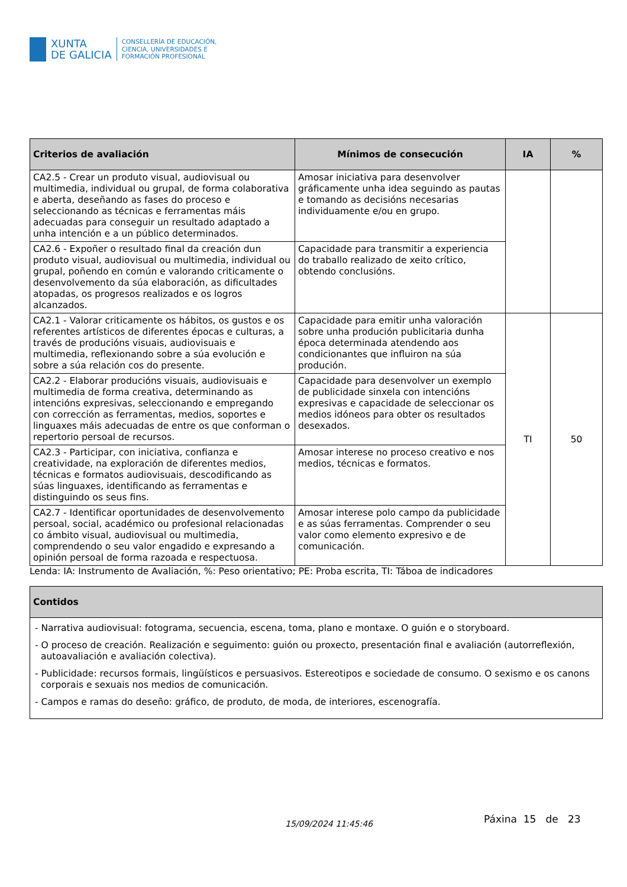XUNTA
DE GALICIA
CONSELLERÍA DE EDUCACIÓN,
CIENCIA, UNIVERSIDADES E
FORMACIÓN PROFESIONAL
| Criterios de avaliación | Mínimos de consecución | IA | % |
| --- | --- | --- | --- |
| CA2.5 - Crear un produto visual, audiovisual ou multimedia, individual ou grupal, de forma colaborativa e aberta, deseñando as fases do proceso e seleccionando as técnicas e ferramentas máis adecuadas para conseguir un resultado adaptado a unha intención e a un público determinados. | Amosar iniciativa para desenvolver gráficamente unha idea seguindo as pautas e tomando as decisións necesarias individuamente e/ou en grupo. | | |
| CA2.6 - Expoñer o resultado final da creación dun produto visual, audiovisual ou multimedia, individual ou grupal, poñendo en común e valorando criticamente o desenvolvemento da súa elaboración, as dificultades atopadas, os progresos realizados e os logros alcanzados. | Capacidade para transmitir a experiencia do traballo realizado de xeito crítico, obtendo conclusións. | | |
| CA2.1 - Valorar criticamente os hábitos, os gustos e os referentes artísticos de diferentes épocas e culturas, a través de producións visuais, audiovisuais e multimedia, reflexionando sobre a súa evolución e sobre a súa relación cos do presente. | Capacidade para emitir unha valoración sobre unha produción publicitaria dunha época determinada atendendo aos condicionantes que influiron na súa produción. | TI | 50 |
| CA2.2 - Elaborar producións visuais, audiovisuais e multimedia de forma creativa, determinando as intencións expresivas, seleccionando e empregando con corrección as ferramentas, medios, soportes e linguaxes máis adecuadas de entre os que conforman o repertorio persoal de recursos. | Capacidade para desenvolver un exemplo de publicidade sinxela con intencións expresivas e capacidade de seleccionar os medios idóneos para obter os resultados desexados. | | |
| CA2.3 - Participar, con iniciativa, confianza e creatividade, na exploración de diferentes medios, técnicas e formatos audiovisuais, descodificando as súas linguaxes, identificando as ferramentas e distinguindo os seus fins. | Amosar interese no proceso creativo e nos medios, técnicas e formatos. | | |
| CA2.7 - Identificar oportunidades de desenvolvemento persoal, social, académico ou profesional relacionadas co ámbito visual, audiovisual ou multimedia, comprendendo o seu valor engadido e expresando a opinión persoal de forma razoada e respectuosa. | Amosar interese polo campo da publicidade e as súas ferramentas. Comprender o seu valor como elemento expresivo e de comunicación. | | |
Lenda: IA: Instrumento de Avaliación, %: Peso orientativo; PE: Proba escrita, TI: Táboa de indicadores
| Contidos |
| --- |
| - Narrativa audiovisual: fotograma, secuencia, escena, toma, plano e montaxe. O guión e o storyboard. - O proceso de creación. Realización e seguimento: guión ou proxecto, presentación final e avaliación (autorreflexión, autoavaliación e avaliación colectiva). - Publicidade: recursos formais, lingüísticos e persuasivos. Estereotipos e sociedade de consumo. O sexismo e os canons corporais e sexuais nos medios de comunicación. - Campos e ramas do deseño: gráfico, de produto, de moda, de interiores, escenografía. |
15/09/2024 11:45:46 Páxina 15 de 23